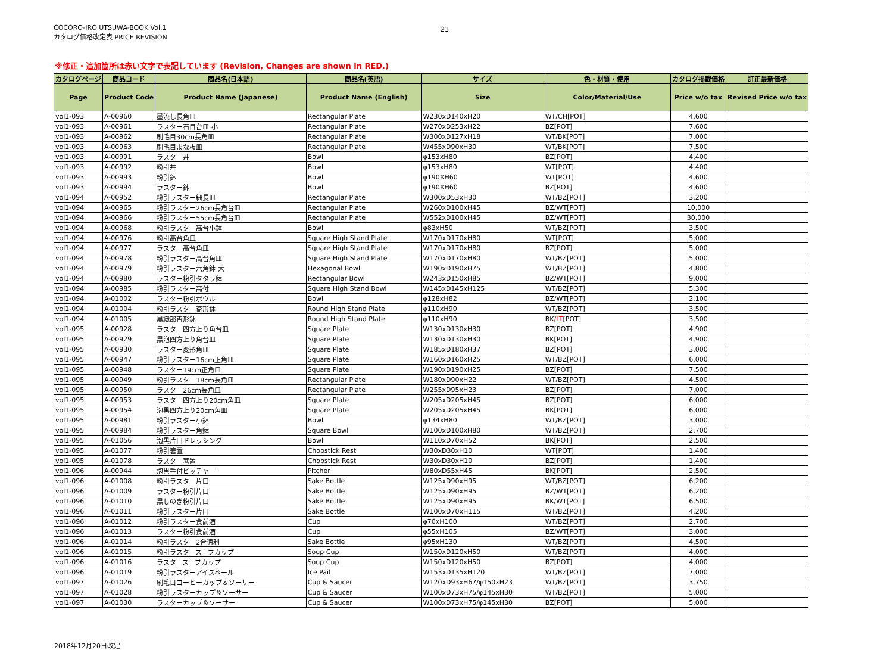COCORO-IRO UTSUWA-BOOK Vol.1
カタログ価格改定表 PRICE REVISION
21
※修正・追加箇所は赤い文字で表記しています (Revision, Changes are shown in RED.)
| カタログページ | 商品コード | 商品名(日本語) | 商品名(英語) | サイズ | 色・材質・使用 | カタログ掲載価格 | 訂正最新価格 |
| --- | --- | --- | --- | --- | --- | --- | --- |
| Page | Product Code | Product Name (Japanese) | Product Name (English) | Size | Color/Material/Use | Price w/o tax | Revised Price w/o tax |
| vol1-093 | A-00960 | 墨流し長角皿 | Rectangular Plate | W230xD140xH20 | WT/CH[POT] | 4,600 | |
| vol1-093 | A-00961 | ラスター石目台皿 小 | Rectangular Plate | W270xD253xH22 | BZ[POT] | 7,600 | |
| vol1-093 | A-00962 | 刷毛目30cm長角皿 | Rectangular Plate | W300xD127xH18 | WT/BK[POT] | 7,000 | |
| vol1-093 | A-00963 | 刷毛目まな板皿 | Rectangular Plate | W455xD90xH30 | WT/BK[POT] | 7,500 | |
| vol1-093 | A-00991 | ラスター丼 | Bowl | φ153xH80 | BZ[POT] | 4,400 | |
| vol1-093 | A-00992 | 粉引丼 | Bowl | φ153xH80 | WT[POT] | 4,400 | |
| vol1-093 | A-00993 | 粉引鉢 | Bowl | φ190XH60 | WT[POT] | 4,600 | |
| vol1-093 | A-00994 | ラスター鉢 | Bowl | φ190XH60 | BZ[POT] | 4,600 | |
| vol1-094 | A-00952 | 粉引ラスター細長皿 | Rectangular Plate | W300xD53xH30 | WT/BZ[POT] | 3,200 | |
| vol1-094 | A-00965 | 粉引ラスター26cm長角台皿 | Rectangular Plate | W260xD100xH45 | BZ/WT[POT] | 10,000 | |
| vol1-094 | A-00966 | 粉引ラスター55cm長角台皿 | Rectangular Plate | W552xD100xH45 | BZ/WT[POT] | 30,000 | |
| vol1-094 | A-00968 | 粉引ラスター高台小鉢 | Bowl | φ83xH50 | WT/BZ[POT] | 3,500 | |
| vol1-094 | A-00976 | 粉引高台角皿 | Square High Stand Plate | W170xD170xH80 | WT[POT] | 5,000 | |
| vol1-094 | A-00977 | ラスター高台角皿 | Square High Stand Plate | W170xD170xH80 | BZ[POT] | 5,000 | |
| vol1-094 | A-00978 | 粉引ラスター高台角皿 | Square High Stand Plate | W170xD170xH80 | WT/BZ[POT] | 5,000 | |
| vol1-094 | A-00979 | 粉引ラスター六角鉢 大 | Hexagonal Bowl | W190xD190xH75 | WT/BZ[POT] | 4,800 | |
| vol1-094 | A-00980 | ラスター粉引タタラ鉢 | Rectangular Bowl | W243xD150xH85 | BZ/WT[POT] | 9,000 | |
| vol1-094 | A-00985 | 粉引ラスター高付 | Square High Stand Bowl | W145xD145xH125 | WT/BZ[POT] | 5,300 | |
| vol1-094 | A-01002 | ラスター粉引ボウル | Bowl | φ128xH82 | BZ/WT[POT] | 2,100 | |
| vol1-094 | A-01004 | 粉引ラスター盃形鉢 | Round High Stand Plate | φ110xH90 | WT/BZ[POT] | 3,500 | |
| vol1-094 | A-01005 | 黒織部盃形鉢 | Round High Stand Plate | φ110xH90 | BK /LT [POT] | 3,500 | |
| vol1-095 | A-00928 | ラスター四方上り角台皿 | Square Plate | W130xD130xH30 | BZ[POT] | 4,900 | |
| vol1-095 | A-00929 | 黒泡四方上り角台皿 | Square Plate | W130xD130xH30 | BK[POT] | 4,900 | |
| vol1-095 | A-00930 | ラスター変形角皿 | Square Plate | W185xD180xH37 | BZ[POT] | 3,000 | |
| vol1-095 | A-00947 | 粉引ラスター16cm正角皿 | Square Plate | W160xD160xH25 | WT/BZ[POT] | 6,000 | |
| vol1-095 | A-00948 | ラスター19cm正角皿 | Square Plate | W190xD190xH25 | BZ[POT] | 7,500 | |
| vol1-095 | A-00949 | 粉引ラスター18cm長角皿 | Rectangular Plate | W180xD90xH22 | WT/BZ[POT] | 4,500 | |
| vol1-095 | A-00950 | ラスター26cm長角皿 | Rectangular Plate | W255xD95xH23 | BZ[POT] | 7,000 | |
| vol1-095 | A-00953 | ラスター四方上り20cm角皿 | Square Plate | W205xD205xH45 | BZ[POT] | 6,000 | |
| vol1-095 | A-00954 | 泡黒四方上り20cm角皿 | Square Plate | W205xD205xH45 | BK[POT] | 6,000 | |
| vol1-095 | A-00981 | 粉引ラスター小鉢 | Bowl | φ134xH80 | WT/BZ[POT] | 3,000 | |
| vol1-095 | A-00984 | 粉引ラスター角鉢 | Square Bowl | W100xD100xH80 | WT/BZ[POT] | 2,700 | |
| vol1-095 | A-01056 | 泡黒片口ドレッシング | Bowl | W110xD70xH52 | BK[POT] | 2,500 | |
| vol1-095 | A-01077 | 粉引箸置 | Chopstick Rest | W30xD30xH10 | WT[POT] | 1,400 | |
| vol1-095 | A-01078 | ラスター箸置 | Chopstick Rest | W30xD30xH10 | BZ[POT] | 1,400 | |
| vol1-096 | A-00944 | 泡黒手付ピッチャー | Pitcher | W80xD55xH45 | BK[POT] | 2,500 | |
| vol1-096 | A-01008 | 粉引ラスター片口 | Sake Bottle | W125xD90xH95 | WT/BZ[POT] | 6,200 | |
| vol1-096 | A-01009 | ラスター粉引片口 | Sake Bottle | W125xD90xH95 | BZ/WT[POT] | 6,200 | |
| vol1-096 | A-01010 | 黒しのぎ粉引片口 | Sake Bottle | W125xD90xH95 | BK/WT[POT] | 6,500 | |
| vol1-096 | A-01011 | 粉引ラスター片口 | Sake Bottle | W100xD70xH115 | WT/BZ[POT] | 4,200 | |
| vol1-096 | A-01012 | 粉引ラスター食前酒 | Cup | φ70xH100 | WT/BZ[POT] | 2,700 | |
| vol1-096 | A-01013 | ラスター粉引食前酒 | Cup | φ55xH105 | BZ/WT[POT] | 3,000 | |
| vol1-096 | A-01014 | 粉引ラスター2合徳利 | Sake Bottle | φ95xH130 | WT/BZ[POT] | 4,500 | |
| vol1-096 | A-01015 | 粉引ラスタースープカップ | Soup Cup | W150xD120xH50 | WT/BZ[POT] | 4,000 | |
| vol1-096 | A-01016 | ラスタースープカップ | Soup Cup | W150xD120xH50 | BZ[POT] | 4,000 | |
| vol1-096 | A-01019 | 粉引ラスターアイスペール | Ice Pail | W153xD135xH120 | WT/BZ[POT] | 7,000 | |
| vol1-097 | A-01026 | 刷毛目コーヒーカップ＆ソーサー | Cup & Saucer | W120xD93xH67/φ150xH23 | WT/BZ[POT] | 3,750 | |
| vol1-097 | A-01028 | 粉引ラスターカップ＆ソーサー | Cup & Saucer | W100xD73xH75/φ145xH30 | WT/BZ[POT] | 5,000 | |
| vol1-097 | A-01030 | ラスターカップ＆ソーサー | Cup & Saucer | W100xD73xH75/φ145xH30 | BZ[POT] | 5,000 | |
2018年12月20日改定